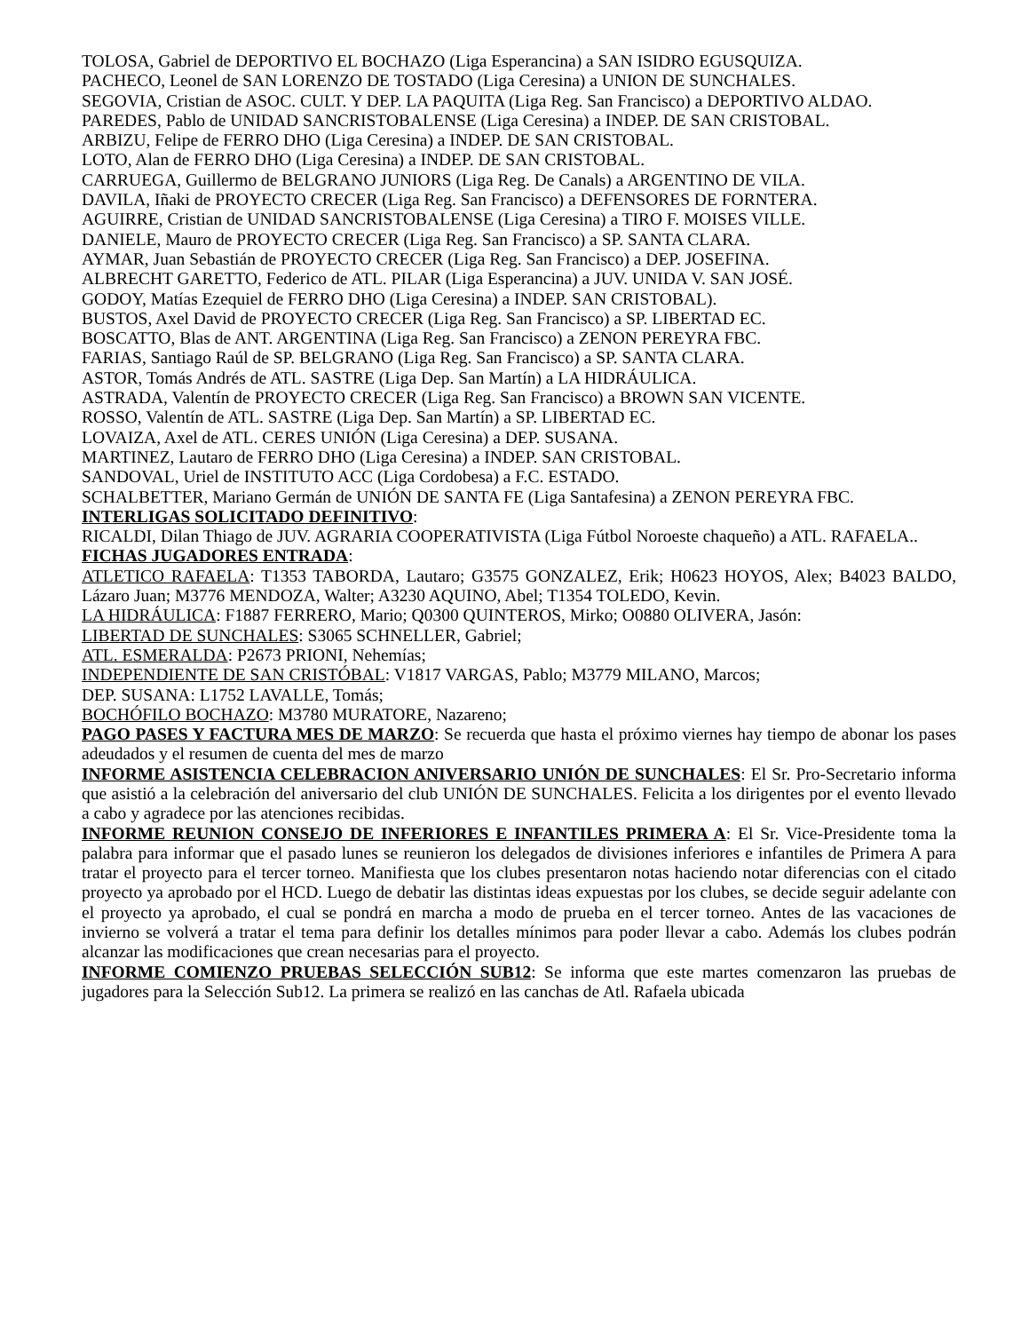TOLOSA, Gabriel de DEPORTIVO EL BOCHAZO (Liga Esperancina) a SAN ISIDRO EGUSQUIZA.
PACHECO, Leonel de SAN LORENZO DE TOSTADO (Liga Ceresina) a UNION DE SUNCHALES.
SEGOVIA, Cristian de ASOC. CULT. Y DEP. LA PAQUITA (Liga Reg. San Francisco) a DEPORTIVO ALDAO.
PAREDES, Pablo de UNIDAD SANCRISTOBALENSE (Liga Ceresina) a INDEP. DE SAN CRISTOBAL.
ARBIZU, Felipe de FERRO DHO (Liga Ceresina) a INDEP. DE SAN CRISTOBAL.
LOTO, Alan de FERRO DHO (Liga Ceresina) a INDEP. DE SAN CRISTOBAL.
CARRUEGA, Guillermo de BELGRANO JUNIORS (Liga Reg. De Canals) a ARGENTINO DE VILA.
DAVILA, Iñaki de PROYECTO CRECER (Liga Reg. San Francisco) a DEFENSORES DE FORNTERA.
AGUIRRE, Cristian de UNIDAD SANCRISTOBALENSE (Liga Ceresina) a TIRO F. MOISES VILLE.
DANIELE, Mauro de PROYECTO CRECER (Liga Reg. San Francisco) a SP. SANTA CLARA.
AYMAR, Juan Sebastián de PROYECTO CRECER (Liga Reg. San Francisco) a DEP. JOSEFINA.
ALBRECHT GARETTO, Federico de ATL. PILAR (Liga Esperancina) a JUV. UNIDA V. SAN JOSÉ.
GODOY, Matías Ezequiel de FERRO DHO (Liga Ceresina) a INDEP. SAN CRISTOBAL).
BUSTOS, Axel David de PROYECTO CRECER (Liga Reg. San Francisco) a SP. LIBERTAD EC.
BOSCATTO, Blas de ANT. ARGENTINA (Liga Reg. San Francisco) a ZENON PEREYRA FBC.
FARIAS, Santiago Raúl de SP. BELGRANO (Liga Reg. San Francisco) a SP. SANTA CLARA.
ASTOR, Tomás Andrés de ATL. SASTRE (Liga Dep. San Martín) a LA HIDRÁULICA.
ASTRADA, Valentín de PROYECTO CRECER (Liga Reg. San Francisco) a BROWN SAN VICENTE.
ROSSO, Valentín de ATL. SASTRE (Liga Dep. San Martín) a SP. LIBERTAD EC.
LOVAIZA, Axel de ATL. CERES UNIÓN (Liga Ceresina) a DEP. SUSANA.
MARTINEZ, Lautaro de FERRO DHO (Liga Ceresina) a INDEP. SAN CRISTOBAL.
SANDOVAL, Uriel de INSTITUTO ACC (Liga Cordobesa) a F.C. ESTADO.
SCHALBETTER, Mariano Germán de UNIÓN DE SANTA FE (Liga Santafesina) a ZENON PEREYRA FBC.
INTERLIGAS SOLICITADO DEFINITIVO:
RICALDI, Dilan Thiago de JUV. AGRARIA COOPERATIVISTA (Liga Fútbol Noroeste chaqueño) a ATL. RAFAELA..
FICHAS JUGADORES ENTRADA:
ATLETICO RAFAELA: T1353 TABORDA, Lautaro; G3575 GONZALEZ, Erik; H0623 HOYOS, Alex; B4023 BALDO, Lázaro Juan; M3776 MENDOZA, Walter; A3230 AQUINO, Abel; T1354 TOLEDO, Kevin.
LA HIDRÁULICA: F1887 FERRERO, Mario; Q0300 QUINTEROS, Mirko; O0880 OLIVERA, Jasón:
LIBERTAD DE SUNCHALES: S3065 SCHNELLER, Gabriel;
ATL. ESMERALDA: P2673 PRIONI, Nehemías;
INDEPENDIENTE DE SAN CRISTÓBAL: V1817 VARGAS, Pablo; M3779 MILANO, Marcos;
DEP. SUSANA: L1752 LAVALLE, Tomás;
BOCHÓFILO BOCHAZO: M3780 MURATORE, Nazareno;
PAGO PASES Y FACTURA MES DE MARZO: Se recuerda que hasta el próximo viernes hay tiempo de abonar los pases adeudados y el resumen de cuenta del mes de marzo
INFORME ASISTENCIA CELEBRACION ANIVERSARIO UNIÓN DE SUNCHALES: El Sr. Pro-Secretario informa que asistió a la celebración del aniversario del club UNIÓN DE SUNCHALES. Felicita a los dirigentes por el evento llevado a cabo y agradece por las atenciones recibidas.
INFORME REUNION CONSEJO DE INFERIORES E INFANTILES PRIMERA A: El Sr. Vice-Presidente toma la palabra para informar que el pasado lunes se reunieron los delegados de divisiones inferiores e infantiles de Primera A para tratar el proyecto para el tercer torneo. Manifiesta que los clubes presentaron notas haciendo notar diferencias con el citado proyecto ya aprobado por el HCD. Luego de debatir las distintas ideas expuestas por los clubes, se decide seguir adelante con el proyecto ya aprobado, el cual se pondrá en marcha a modo de prueba en el tercer torneo. Antes de las vacaciones de invierno se volverá a tratar el tema para definir los detalles mínimos para poder llevar a cabo. Además los clubes podrán alcanzar las modificaciones que crean necesarias para el proyecto.
INFORME COMIENZO PRUEBAS SELECCIÓN SUB12: Se informa que este martes comenzaron las pruebas de jugadores para la Selección Sub12. La primera se realizó en las canchas de Atl. Rafaela ubicada